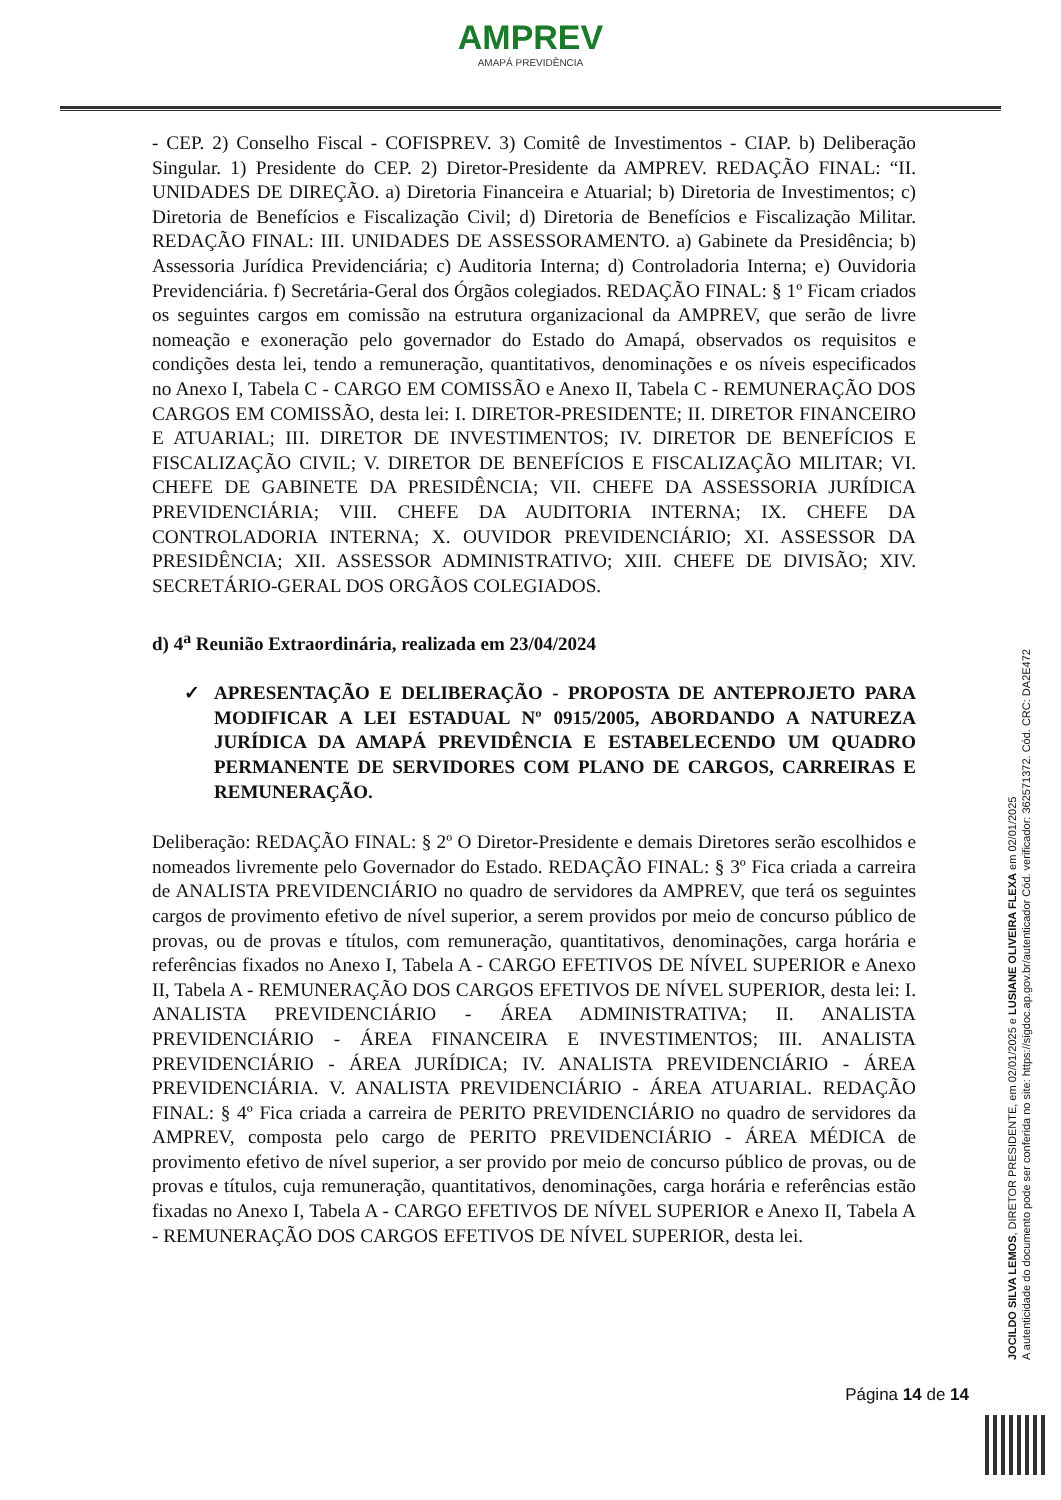AMPREV
AMAPÁ PREVIDÊNCIA
- CEP. 2) Conselho Fiscal - COFISPREV. 3) Comitê de Investimentos - CIAP. b) Deliberação Singular. 1) Presidente do CEP. 2) Diretor-Presidente da AMPREV. REDAÇÃO FINAL: “II. UNIDADES DE DIREÇÃO. a) Diretoria Financeira e Atuarial; b) Diretoria de Investimentos; c) Diretoria de Benefícios e Fiscalização Civil; d) Diretoria de Benefícios e Fiscalização Militar. REDAÇÃO FINAL: III. UNIDADES DE ASSESSORAMENTO. a) Gabinete da Presidência; b) Assessoria Jurídica Previdenciária; c) Auditoria Interna; d) Controladoria Interna; e) Ouvidoria Previdenciária. f) Secretária-Geral dos Órgãos colegiados. REDAÇÃO FINAL: § 1º Ficam criados os seguintes cargos em comissão na estrutura organizacional da AMPREV, que serão de livre nomeação e exoneração pelo governador do Estado do Amapá, observados os requisitos e condições desta lei, tendo a remuneração, quantitativos, denominações e os níveis especificados no Anexo I, Tabela C - CARGO EM COMISSÃO e Anexo II, Tabela C - REMUNERAÇÃO DOS CARGOS EM COMISSÃO, desta lei: I. DIRETOR-PRESIDENTE; II. DIRETOR FINANCEIRO E ATUARIAL; III. DIRETOR DE INVESTIMENTOS; IV. DIRETOR DE BENEFÍCIOS E FISCALIZAÇÃO CIVIL; V. DIRETOR DE BENEFÍCIOS E FISCALIZAÇÃO MILITAR; VI. CHEFE DE GABINETE DA PRESIDÊNCIA; VII. CHEFE DA ASSESSORIA JURÍDICA PREVIDENCIÁRIA; VIII. CHEFE DA AUDITORIA INTERNA; IX. CHEFE DA CONTROLADORIA INTERNA; X. OUVIDOR PREVIDENCIÁRIO; XI. ASSESSOR DA PRESIDÊNCIA; XII. ASSESSOR ADMINISTRATIVO; XIII. CHEFE DE DIVISÃO; XIV. SECRETÁRIO-GERAL DOS ORGÃOS COLEGIADOS.
d) 4<sup>a</sup> Reunião Extraordinária, realizada em 23/04/2024
✓ APRESENTAÇÃO E DELIBERAÇÃO - PROPOSTA DE ANTEPROJETO PARA MODIFICAR A LEI ESTADUAL Nº 0915/2005, ABORDANDO A NATUREZA JURÍDICA DA AMAPÁ PREVIDÊNCIA E ESTABELECENDO UM QUADRO PERMANENTE DE SERVIDORES COM PLANO DE CARGOS, CARREIRAS E REMUNERAÇÃO.
Deliberação: REDAÇÃO FINAL: § 2º O Diretor-Presidente e demais Diretores serão escolhidos e nomeados livremente pelo Governador do Estado. REDAÇÃO FINAL: § 3º Fica criada a carreira de ANALISTA PREVIDENCIÁRIO no quadro de servidores da AMPREV, que terá os seguintes cargos de provimento efetivo de nível superior, a serem providos por meio de concurso público de provas, ou de provas e títulos, com remuneração, quantitativos, denominações, carga horária e referências fixados no Anexo I, Tabela A - CARGO EFETIVOS DE NÍVEL SUPERIOR e Anexo II, Tabela A - REMUNERAÇÃO DOS CARGOS EFETIVOS DE NÍVEL SUPERIOR, desta lei: I. ANALISTA PREVIDENCIÁRIO - ÁREA ADMINISTRATIVA; II. ANALISTA PREVIDENCIÁRIO - ÁREA FINANCEIRA E INVESTIMENTOS; III. ANALISTA PREVIDENCIÁRIO - ÁREA JURÍDICA; IV. ANALISTA PREVIDENCIÁRIO - ÁREA PREVIDENCIÁRIA. V. ANALISTA PREVIDENCIÁRIO - ÁREA ATUARIAL. REDAÇÃO FINAL: § 4º Fica criada a carreira de PERITO PREVIDENCIÁRIO no quadro de servidores da AMPREV, composta pelo cargo de PERITO PREVIDENCIÁRIO - ÁREA MÉDICA de provimento efetivo de nível superior, a ser provido por meio de concurso público de provas, ou de provas e títulos, cuja remuneração, quantitativos, denominações, carga horária e referências estão fixadas no Anexo I, Tabela A - CARGO EFETIVOS DE NÍVEL SUPERIOR e Anexo II, Tabela A - REMUNERAÇÃO DOS CARGOS EFETIVOS DE NÍVEL SUPERIOR, desta lei.
JOCILDO SILVA LEMOS, DIRETOR PRESIDENTE, em 02/01/2025 e LUSIANE OLIVEIRA FLEXA em 02/01/2025
A autenticidade do documento pode ser conferida no site: https://sigdoc.ap.gov.br/autenticador Cód. verificador: 362571372. Cód. CRC: DA2E472
Página 14 de 14